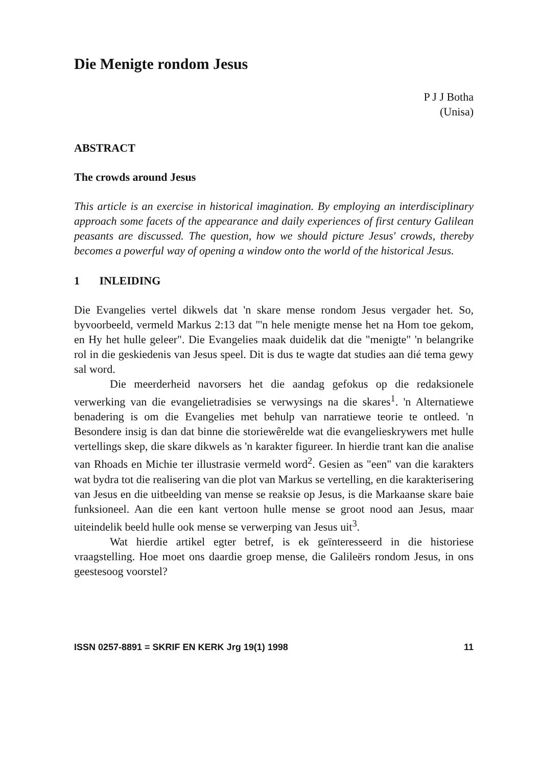Die Menigte rondom Jesus
P J J Botha
(Unisa)
ABSTRACT
The crowds around Jesus
This article is an exercise in historical imagination. By employing an interdisciplinary approach some facets of the appearance and daily experiences of first century Galilean peasants are discussed. The question, how we should picture Jesus' crowds, thereby becomes a powerful way of opening a window onto the world of the historical Jesus.
1 INLEIDING
Die Evangelies vertel dikwels dat 'n skare mense rondom Jesus vergader het. So, byvoorbeeld, vermeld Markus 2:13 dat "'n hele menigte mense het na Hom toe gekom, en Hy het hulle geleer". Die Evangelies maak duidelik dat die "menigte" 'n belangrike rol in die geskiedenis van Jesus speel. Dit is dus te wagte dat studies aan dié tema gewy sal word.
Die meerderheid navorsers het die aandag gefokus op die redaksionele verwerking van die evangelietradisies se verwysings na die skares<sup>1</sup>. 'n Alternatiewe benadering is om die Evangelies met behulp van narratiewe teorie te ontleed. 'n Besondere insig is dan dat binne die storiewêrelde wat die evangelieskrywers met hulle vertellings skep, die skare dikwels as 'n karakter figureer. In hierdie trant kan die analise van Rhoads en Michie ter illustrasie vermeld word<sup>2</sup>. Gesien as "een" van die karakters wat bydra tot die realisering van die plot van Markus se vertelling, en die karakterisering van Jesus en die uitbeelding van mense se reaksie op Jesus, is die Markaanse skare baie funksioneel. Aan die een kant vertoon hulle mense se groot nood aan Jesus, maar uiteindelik beeld hulle ook mense se verwerping van Jesus uit<sup>3</sup>.
Wat hierdie artikel egter betref, is ek geïnteresseerd in die historiese vraagstelling. Hoe moet ons daardie groep mense, die Galileërs rondom Jesus, in ons geestesoog voorstel?
ISSN 0257-8891 = SKRIF EN KERK Jrg 19(1) 1998 11